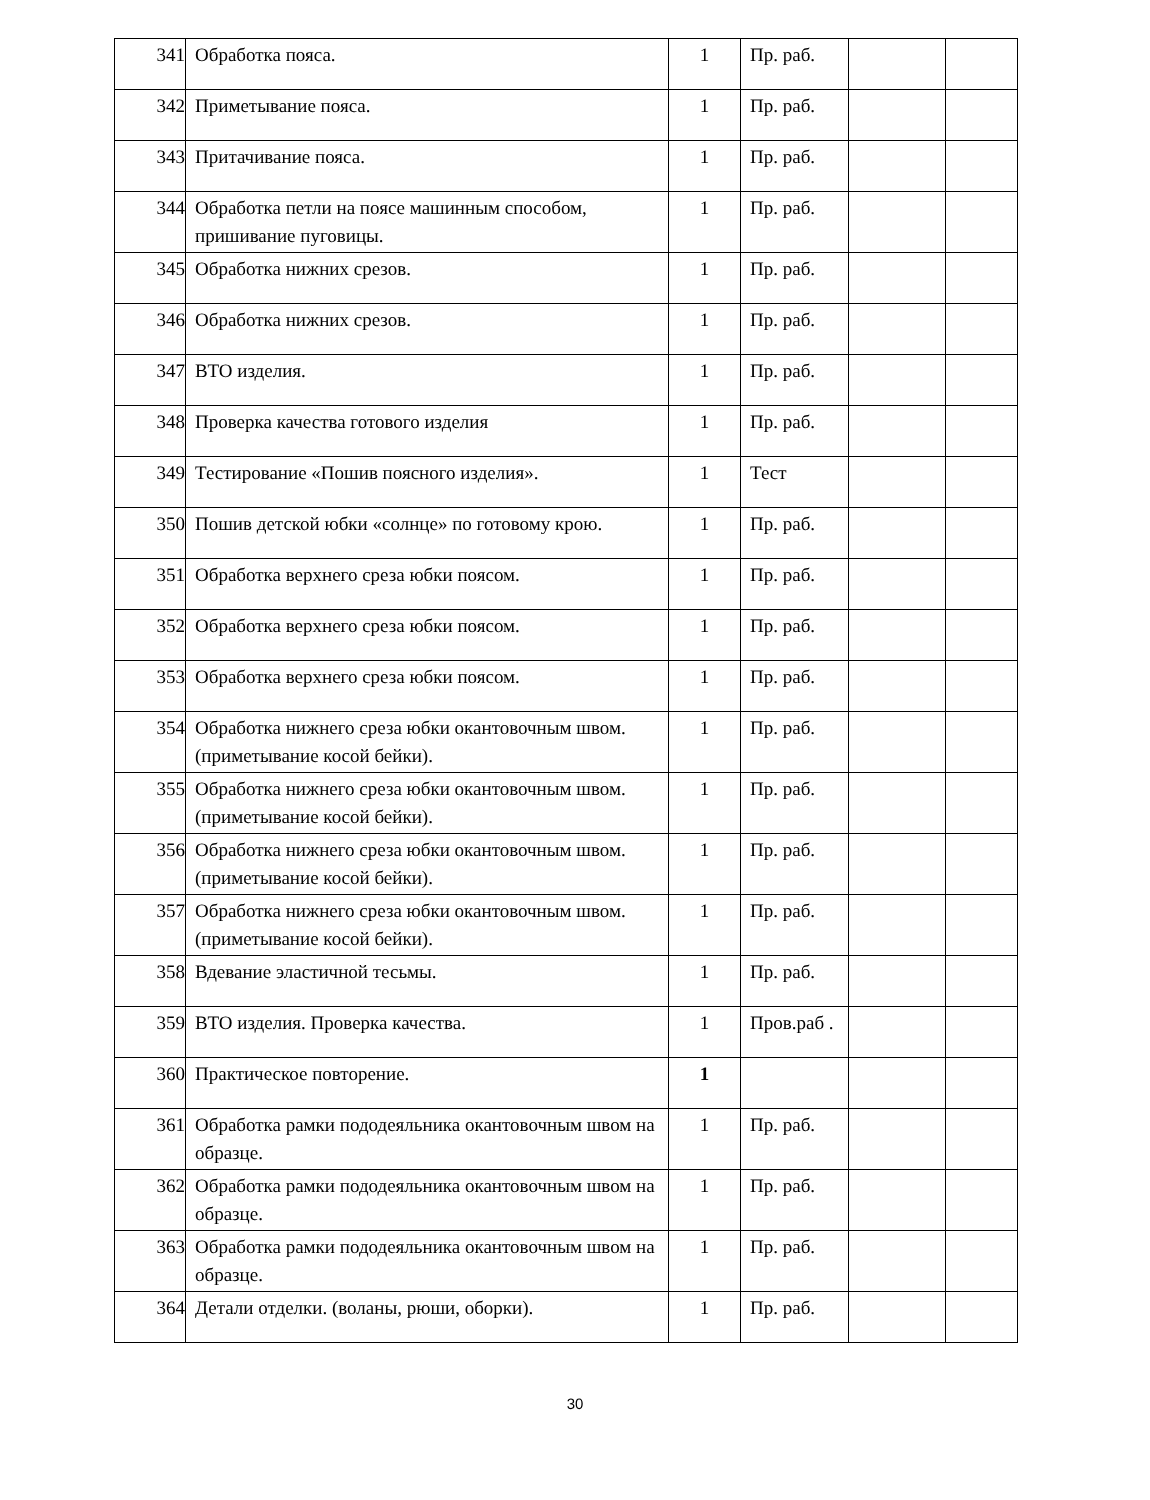| 341 | Обработка пояса. | 1 | Пр. раб. | | |
| 342 | Приметывание пояса. | 1 | Пр. раб. | | |
| 343 | Притачивание пояса. | 1 | Пр. раб. | | |
| 344 | Обработка петли на поясе машинным способом, пришивание пуговицы. | 1 | Пр. раб. | | |
| 345 | Обработка нижних срезов. | 1 | Пр. раб. | | |
| 346 | Обработка нижних срезов. | 1 | Пр. раб. | | |
| 347 | ВТО изделия. | 1 | Пр. раб. | | |
| 348 | Проверка качества готового изделия | 1 | Пр. раб. | | |
| 349 | Тестирование «Пошив поясного изделия». | 1 | Тест | | |
| 350 | Пошив детской юбки «солнце» по готовому крою. | 1 | Пр. раб. | | |
| 351 | Обработка верхнего среза юбки поясом. | 1 | Пр. раб. | | |
| 352 | Обработка верхнего среза юбки поясом. | 1 | Пр. раб. | | |
| 353 | Обработка верхнего среза юбки поясом. | 1 | Пр. раб. | | |
| 354 | Обработка нижнего среза юбки окантовочным швом. (приметывание косой бейки). | 1 | Пр. раб. | | |
| 355 | Обработка нижнего среза юбки окантовочным швом. (приметывание косой бейки). | 1 | Пр. раб. | | |
| 356 | Обработка нижнего среза юбки окантовочным швом. (приметывание косой бейки). | 1 | Пр. раб. | | |
| 357 | Обработка нижнего среза юбки окантовочным швом. (приметывание косой бейки). | 1 | Пр. раб. | | |
| 358 | Вдевание эластичной тесьмы. | 1 | Пр. раб. | | |
| 359 | ВТО изделия. Проверка качества. | 1 | Пров.раб . | | |
| 360 | Практическое повторение. | 1 | | | |
| 361 | Обработка рамки пододеяльника окантовочным швом на образце. | 1 | Пр. раб. | | |
| 362 | Обработка рамки пододеяльника окантовочным швом на образце. | 1 | Пр. раб. | | |
| 363 | Обработка рамки пододеяльника окантовочным швом на образце. | 1 | Пр. раб. | | |
| 364 | Детали отделки. (воланы, рюши, оборки). | 1 | Пр. раб. | | |
30